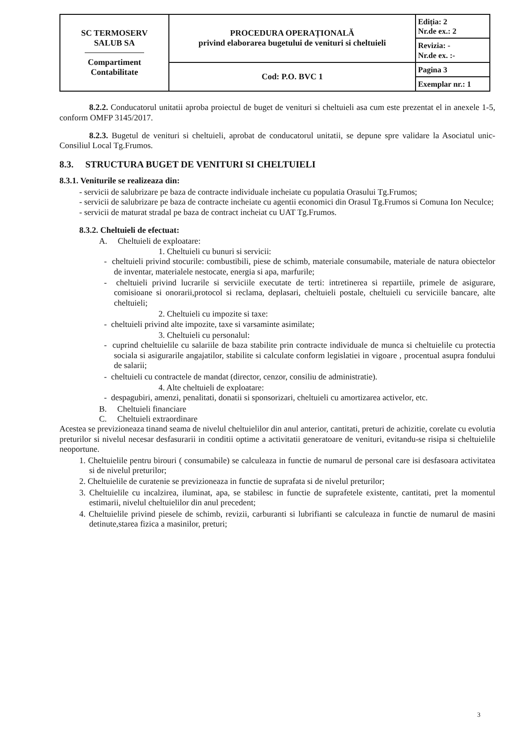| SC TERMOSERV SALUB SA Compartiment Contabilitate | PROCEDURA OPERAȚIONALĂ privind elaborarea bugetului de venituri si cheltuieli | Ediția: 2 Nr.de ex.: 2 |
| | | Revizia: - Nr.de ex. :- |
| | Cod: P.O. BVC 1 | Pagina 3 |
| | | Exemplar nr.: 1 |
8.2.2. Conducatorul unitatii aproba proiectul de buget de venituri si cheltuieli asa cum este prezentat el in anexele 1-5, conform OMFP 3145/2017.
8.2.3. Bugetul de venituri si cheltuieli, aprobat de conducatorul unitatii, se depune spre validare la Asociatul unic- Consiliul Local Tg.Frumos.
8.3. STRUCTURA BUGET DE VENITURI SI CHELTUIELI
8.3.1. Veniturile se realizeaza din:
- servicii de salubrizare pe baza de contracte individuale incheiate cu populatia Orasului Tg.Frumos;
- servicii de salubrizare pe baza de contracte incheiate cu agentii economici din Orasul Tg.Frumos si Comuna Ion Neculce;
- servicii de maturat stradal pe baza de contract incheiat cu UAT Tg.Frumos.
8.3.2. Cheltuieli de efectuat:
A. Cheltuieli de exploatare:
1. Cheltuieli cu bunuri si servicii:
- cheltuieli privind stocurile: combustibili, piese de schimb, materiale consumabile, materiale de natura obiectelor de inventar, materialele nestocate, energia si apa, marfurile;
- cheltuieli privind lucrarile si serviciile executate de terti: intretinerea si repartiile, primele de asigurare, comisioane si onorarii,protocol si reclama, deplasari, cheltuieli postale, cheltuieli cu serviciile bancare, alte cheltuieli;
2. Cheltuieli cu impozite si taxe:
- cheltuieli privind alte impozite, taxe si varsaminte asimilate;
3. Cheltuieli cu personalul:
- cuprind cheltuielile cu salariile de baza stabilite prin contracte individuale de munca si cheltuielile cu protectia sociala si asigurarile angajatilor, stabilite si calculate conform legislatiei in vigoare , procentual asupra fondului de salarii;
- cheltuieli cu contractele de mandat (director, cenzor, consiliu de administratie).
4. Alte cheltuieli de exploatare:
- despagubiri, amenzi, penalitati, donatii si sponsorizari, cheltuieli cu amortizarea activelor, etc.
B. Cheltuieli financiare
C. Cheltuieli extraordinare
Acestea se previzioneaza tinand seama de nivelul cheltuielilor din anul anterior, cantitati, preturi de achizitie, corelate cu evolutia preturilor si nivelul necesar desfasurarii in conditii optime a activitatii generatoare de venituri, evitandu-se risipa si cheltuielile neoportune.
1. Cheltuielile pentru birouri ( consumabile) se calculeaza in functie de numarul de personal care isi desfasoara activitatea si de nivelul preturilor;
2. Cheltuielile de curatenie se previzioneaza in functie de suprafata si de nivelul preturilor;
3. Cheltuielile cu incalzirea, iluminat, apa, se stabilesc in functie de suprafetele existente, cantitati, pret la momentul estimarii, nivelul cheltuielilor din anul precedent;
4. Cheltuielile privind piesele de schimb, revizii, carburanti si lubrifianti se calculeaza in functie de numarul de masini detinute,starea fizica a masinilor, preturi;
3